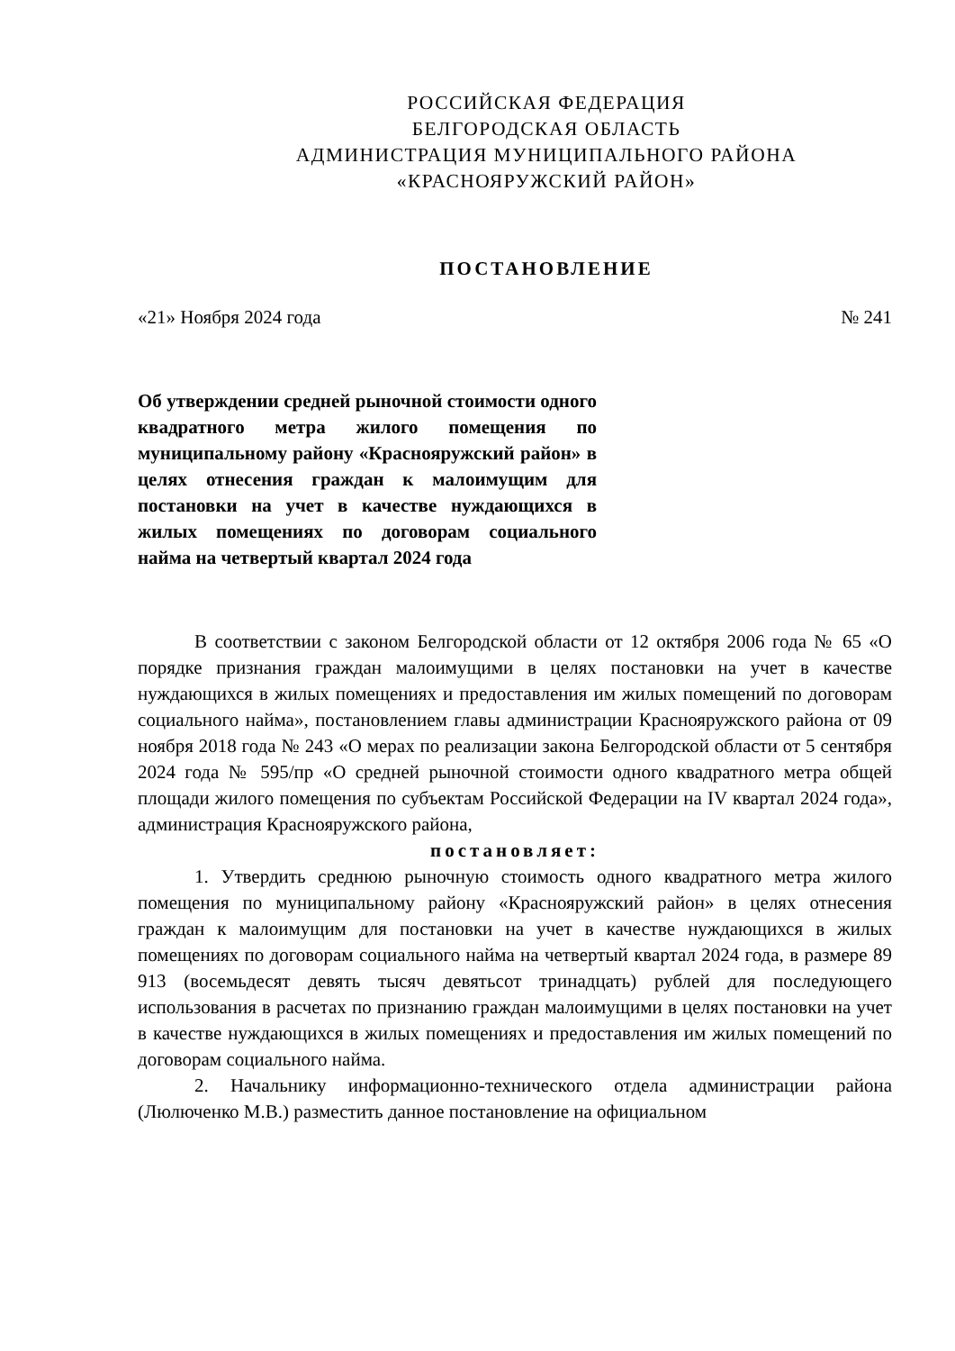РОССИЙСКАЯ ФЕДЕРАЦИЯ
БЕЛГОРОДСКАЯ ОБЛАСТЬ
АДМИНИСТРАЦИЯ МУНИЦИПАЛЬНОГО РАЙОНА
«КРАСНОЯРУЖСКИЙ РАЙОН»
ПОСТАНОВЛЕНИЕ
«21» Ноября 2024 года № 241
Об утверждении средней рыночной стоимости одного квадратного метра жилого помещения по муниципальному району «Краснояружский район» в целях отнесения граждан к малоимущим для постановки на учет в качестве нуждающихся в жилых помещениях по договорам социального найма на четвертый квартал 2024 года
В соответствии с законом Белгородской области от 12 октября 2006 года № 65 «О порядке признания граждан малоимущими в целях постановки на учет в качестве нуждающихся в жилых помещениях и предоставления им жилых помещений по договорам социального найма», постановлением главы администрации Краснояружского района от 09 ноября 2018 года № 243 «О мерах по реализации закона Белгородской области от 5 сентября 2024 года № 595/пр «О средней рыночной стоимости одного квадратного метра общей площади жилого помещения по субъектам Российской Федерации на IV квартал 2024 года», администрация Краснояружского района,
постановляет:
1. Утвердить среднюю рыночную стоимость одного квадратного метра жилого помещения по муниципальному району «Краснояружский район» в целях отнесения граждан к малоимущим для постановки на учет в качестве нуждающихся в жилых помещениях по договорам социального найма на четвертый квартал 2024 года, в размере 89 913 (восемьдесят девять тысяч девятьсот тринадцать) рублей для последующего использования в расчетах по признанию граждан малоимущими в целях постановки на учет в качестве нуждающихся в жилых помещениях и предоставления им жилых помещений по договорам социального найма.
2. Начальнику информационно-технического отдела администрации района (Люлюченко М.В.) разместить данное постановление на официальном